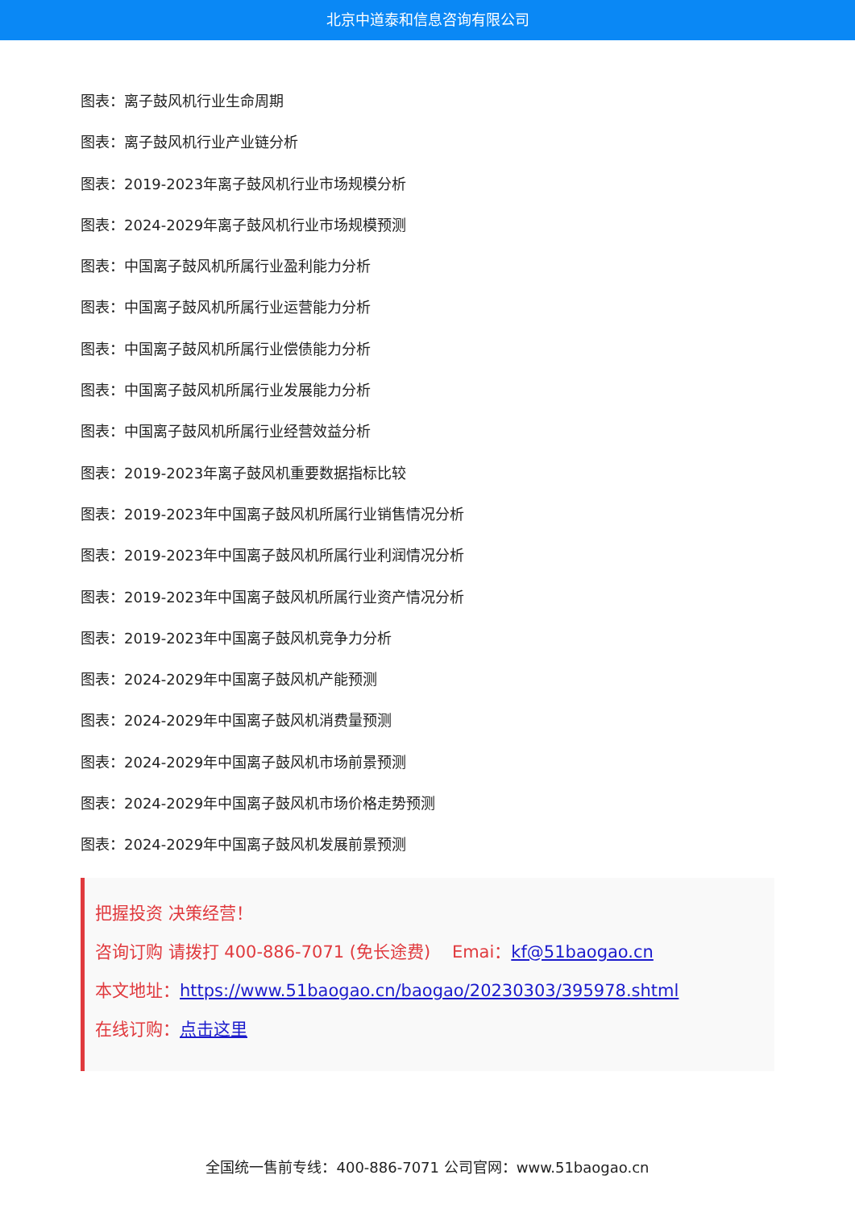北京中道泰和信息咨询有限公司
图表：离子鼓风机行业生命周期
图表：离子鼓风机行业产业链分析
图表：2019-2023年离子鼓风机行业市场规模分析
图表：2024-2029年离子鼓风机行业市场规模预测
图表：中国离子鼓风机所属行业盈利能力分析
图表：中国离子鼓风机所属行业运营能力分析
图表：中国离子鼓风机所属行业偿债能力分析
图表：中国离子鼓风机所属行业发展能力分析
图表：中国离子鼓风机所属行业经营效益分析
图表：2019-2023年离子鼓风机重要数据指标比较
图表：2019-2023年中国离子鼓风机所属行业销售情况分析
图表：2019-2023年中国离子鼓风机所属行业利润情况分析
图表：2019-2023年中国离子鼓风机所属行业资产情况分析
图表：2019-2023年中国离子鼓风机竞争力分析
图表：2024-2029年中国离子鼓风机产能预测
图表：2024-2029年中国离子鼓风机消费量预测
图表：2024-2029年中国离子鼓风机市场前景预测
图表：2024-2029年中国离子鼓风机市场价格走势预测
图表：2024-2029年中国离子鼓风机发展前景预测
把握投资 决策经营！
咨询订购 请拨打 400-886-7071 (免长途费) Emai：kf@51baogao.cn
本文地址：https://www.51baogao.cn/baogao/20230303/395978.shtml
在线订购：点击这里
全国统一售前专线：400-886-7071 公司官网：www.51baogao.cn